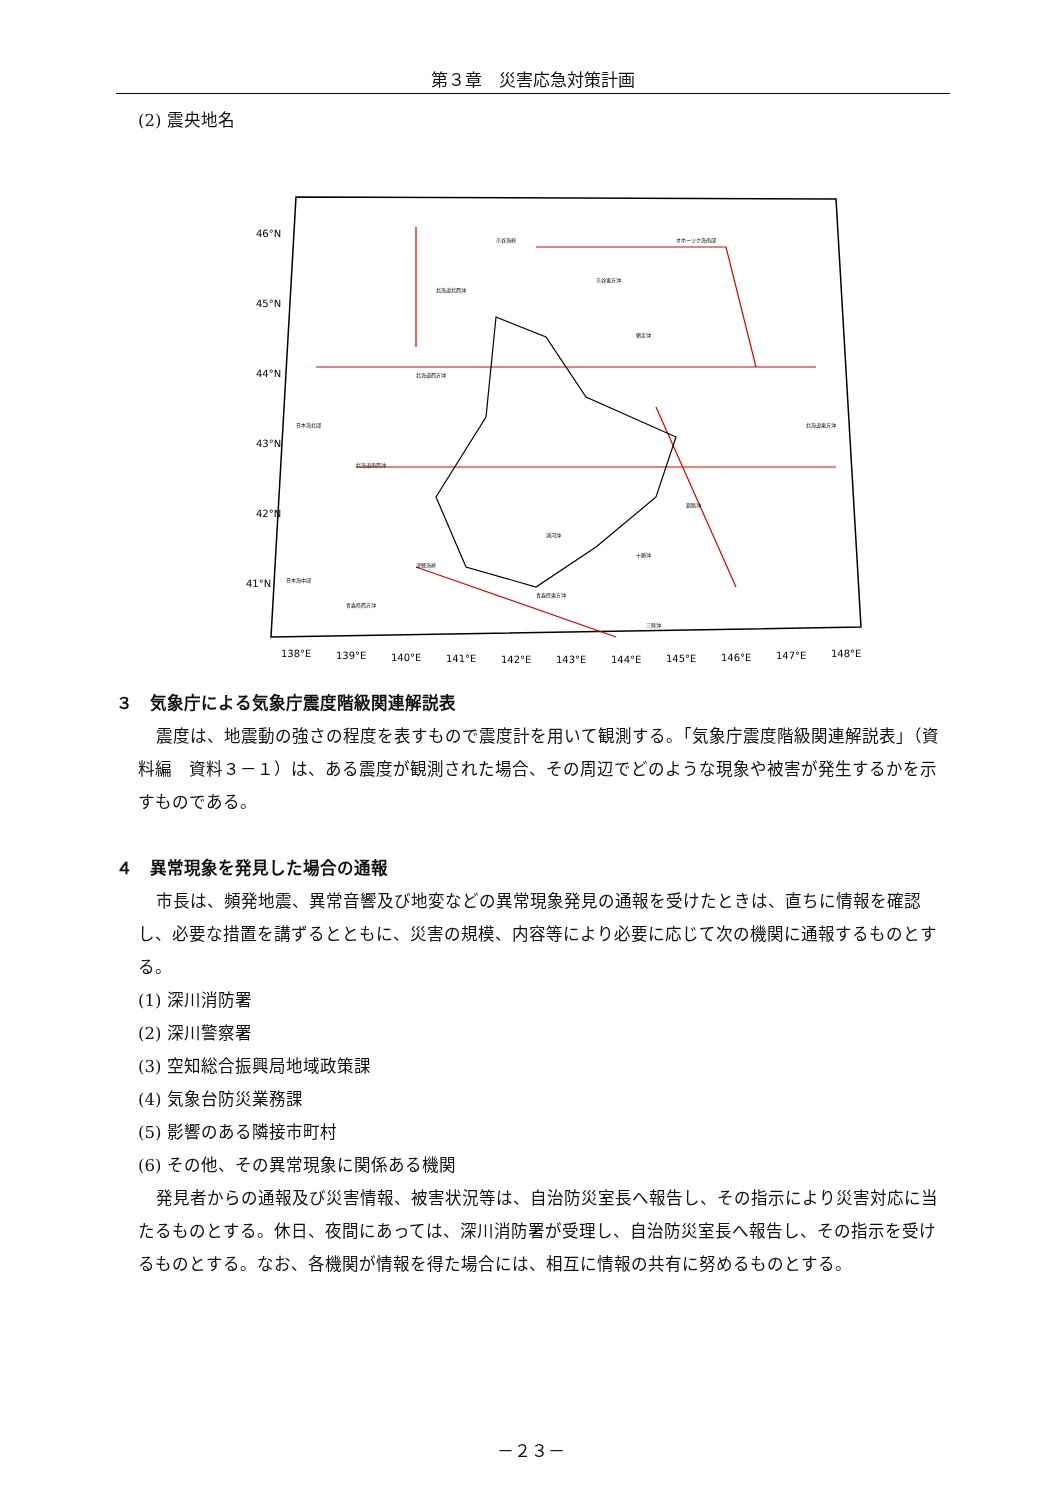第３章　災害応急対策計画
(2) 震央地名
46°N
45°N
44°N
43°N
42°N
41°N
138°E
139°E
140°E
141°E
142°E
143°E
144°E
145°E
146°E
147°E
148°E
宗谷海峡
オホーツク海南部
北海道北西沖
宗谷東方沖
北海道西方沖
日本海北部
北海道南西沖
網走沖
北海道東方沖
釧路沖
十勝沖
浦河沖
青森県東方沖
青森県西方沖
三陸沖
津軽海峡
日本海中部
３　気象庁による気象庁震度階級関連解説表
震度は、地震動の強さの程度を表すもので震度計を用いて観測する。「気象庁震度階級関連解説表」（資料編　資料３－１）は、ある震度が観測された場合、その周辺でどのような現象や被害が発生するかを示すものである。
４　異常現象を発見した場合の通報
市長は、頻発地震、異常音響及び地変などの異常現象発見の通報を受けたときは、直ちに情報を確認し、必要な措置を講ずるとともに、災害の規模、内容等により必要に応じて次の機関に通報するものとする。
(1) 深川消防署
(2) 深川警察署
(3) 空知総合振興局地域政策課
(4) 気象台防災業務課
(5) 影響のある隣接市町村
(6) その他、その異常現象に関係ある機関
発見者からの通報及び災害情報、被害状況等は、自治防災室長へ報告し、その指示により災害対応に当たるものとする。休日、夜間にあっては、深川消防署が受理し、自治防災室長へ報告し、その指示を受けるものとする。なお、各機関が情報を得た場合には、相互に情報の共有に努めるものとする。
－２３－